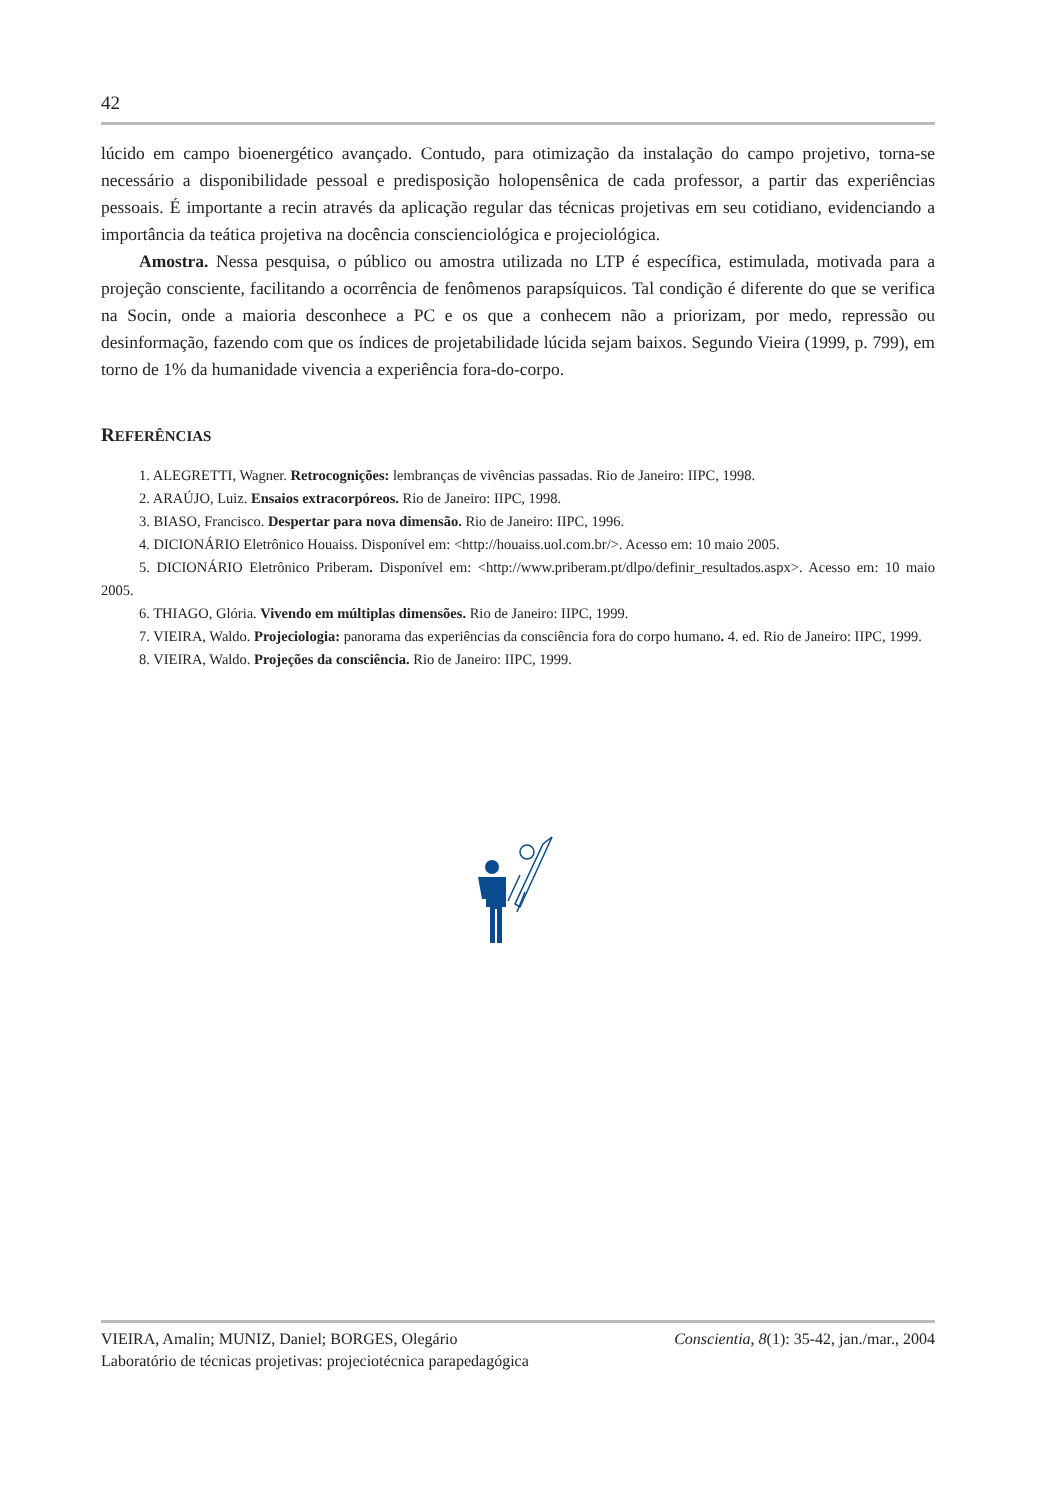42
lúcido em campo bioenergético avançado. Contudo, para otimização da instalação do campo projetivo, torna-se necessário a disponibilidade pessoal e predisposição holopensênica de cada professor, a partir das experiências pessoais. É importante a recin através da aplicação regular das técnicas projetivas em seu cotidiano, evidenciando a importância da teática projetiva na docência conscienciológica e projeciológica.
Amostra. Nessa pesquisa, o público ou amostra utilizada no LTP é específica, estimulada, motivada para a projeção consciente, facilitando a ocorrência de fenômenos parapsíquicos. Tal condição é diferente do que se verifica na Socin, onde a maioria desconhece a PC e os que a conhecem não a priorizam, por medo, repressão ou desinformação, fazendo com que os índices de projetabilidade lúcida sejam baixos. Segundo Vieira (1999, p. 799), em torno de 1% da humanidade vivencia a experiência fora-do-corpo.
REFERÊNCIAS
1. ALEGRETTI, Wagner. Retrocognições: lembranças de vivências passadas. Rio de Janeiro: IIPC, 1998.
2. ARAÚJO, Luiz. Ensaios extracorpóreos. Rio de Janeiro: IIPC, 1998.
3. BIASO, Francisco. Despertar para nova dimensão. Rio de Janeiro: IIPC, 1996.
4. DICIONÁRIO Eletrônico Houaiss. Disponível em: <http://houaiss.uol.com.br/>. Acesso em: 10 maio 2005.
5. DICIONÁRIO Eletrônico Priberam. Disponível em: <http://www.priberam.pt/dlpo/definir_resultados.aspx>. Acesso em: 10 maio 2005.
6. THIAGO, Glória. Vivendo em múltiplas dimensões. Rio de Janeiro: IIPC, 1999.
7. VIEIRA, Waldo. Projeciologia: panorama das experiências da consciência fora do corpo humano. 4. ed. Rio de Janeiro: IIPC, 1999.
8. VIEIRA, Waldo. Projeções da consciência. Rio de Janeiro: IIPC, 1999.
VIEIRA, Amalin; MUNIZ, Daniel; BORGES, Olegário
Laboratório de técnicas projetivas: projeciotécnica parapedagógica
Conscientia, 8(1): 35-42, jan./mar., 2004